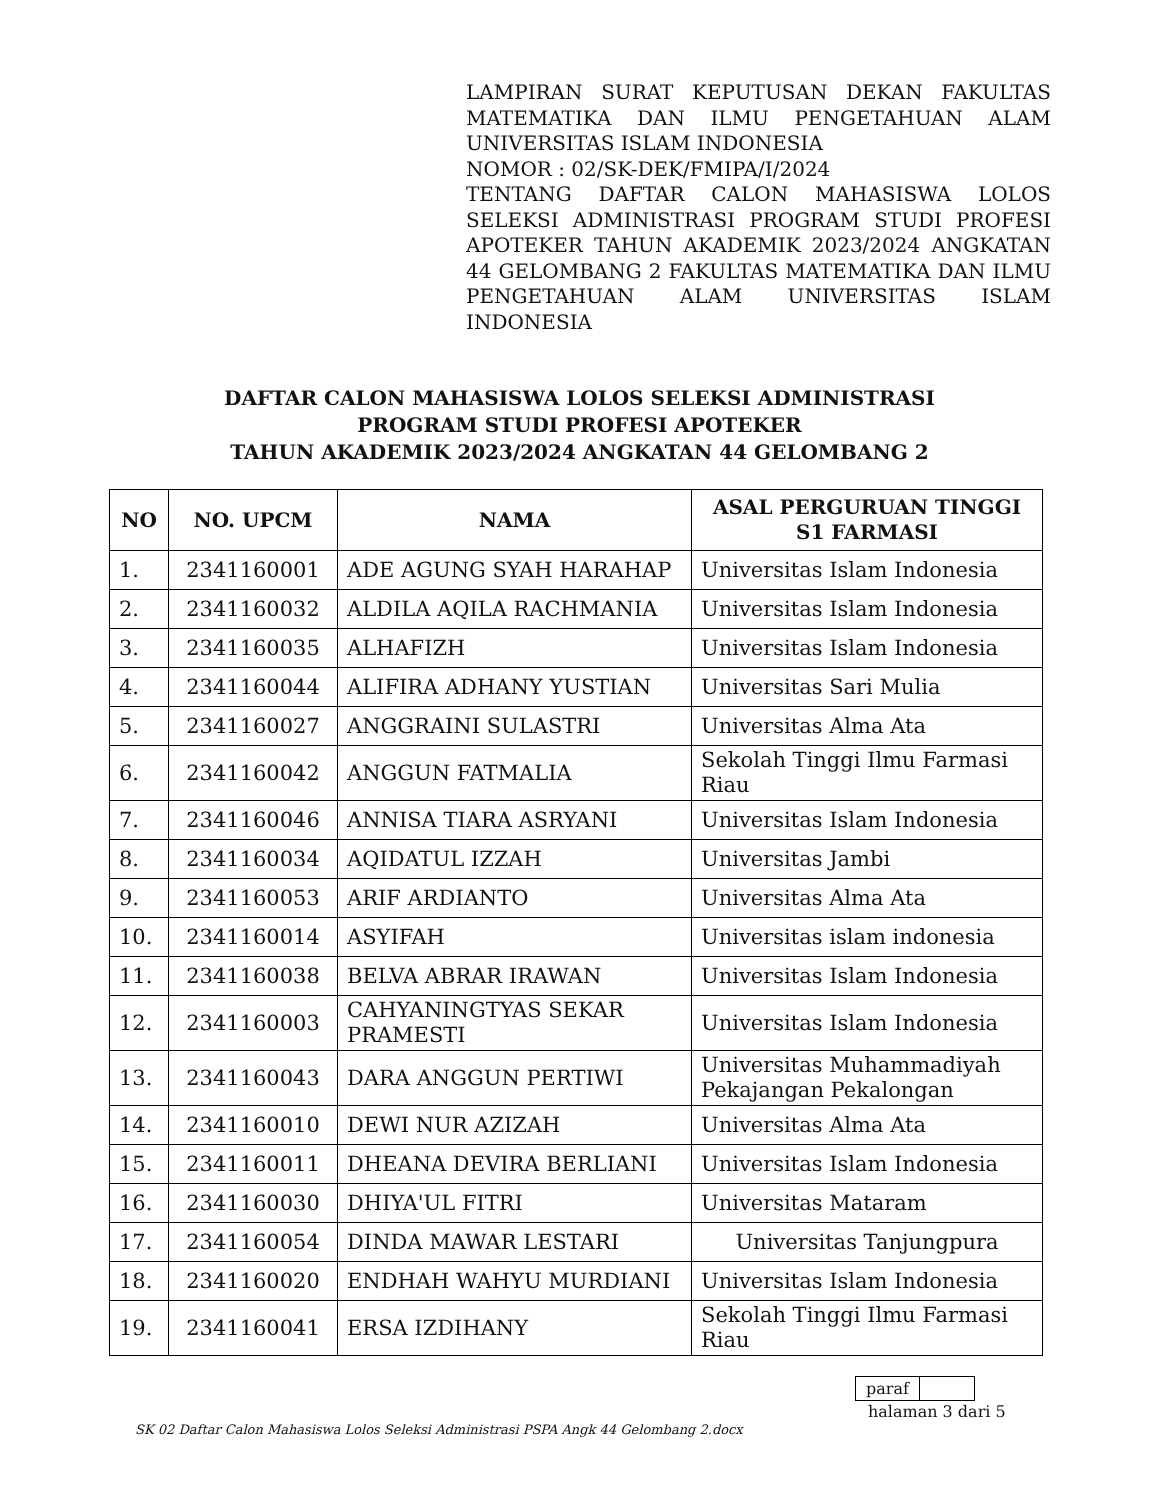LAMPIRAN SURAT KEPUTUSAN DEKAN FAKULTAS MATEMATIKA DAN ILMU PENGETAHUAN ALAM UNIVERSITAS ISLAM INDONESIA
NOMOR : 02/SK-DEK/FMIPA/I/2024
TENTANG DAFTAR CALON MAHASISWA LOLOS SELEKSI ADMINISTRASI PROGRAM STUDI PROFESI APOTEKER TAHUN AKADEMIK 2023/2024 ANGKATAN 44 GELOMBANG 2 FAKULTAS MATEMATIKA DAN ILMU PENGETAHUAN ALAM UNIVERSITAS ISLAM INDONESIA
DAFTAR CALON MAHASISWA LOLOS SELEKSI ADMINISTRASI
PROGRAM STUDI PROFESI APOTEKER
TAHUN AKADEMIK 2023/2024 ANGKATAN 44 GELOMBANG 2
| NO | NO. UPCM | NAMA | ASAL PERGURUAN TINGGI S1 FARMASI |
| --- | --- | --- | --- |
| 1. | 2341160001 | ADE AGUNG SYAH HARAHAP | Universitas Islam Indonesia |
| 2. | 2341160032 | ALDILA AQILA RACHMANIA | Universitas Islam Indonesia |
| 3. | 2341160035 | ALHAFIZH | Universitas Islam Indonesia |
| 4. | 2341160044 | ALIFIRA ADHANY YUSTIAN | Universitas Sari Mulia |
| 5. | 2341160027 | ANGGRAINI SULASTRI | Universitas Alma Ata |
| 6. | 2341160042 | ANGGUN FATMALIA | Sekolah Tinggi Ilmu Farmasi Riau |
| 7. | 2341160046 | ANNISA TIARA ASRYANI | Universitas Islam Indonesia |
| 8. | 2341160034 | AQIDATUL IZZAH | Universitas Jambi |
| 9. | 2341160053 | ARIF ARDIANTO | Universitas Alma Ata |
| 10. | 2341160014 | ASYIFAH | Universitas islam indonesia |
| 11. | 2341160038 | BELVA ABRAR IRAWAN | Universitas Islam Indonesia |
| 12. | 2341160003 | CAHYANINGTYAS SEKAR PRAMESTI | Universitas Islam Indonesia |
| 13. | 2341160043 | DARA ANGGUN PERTIWI | Universitas Muhammadiyah Pekajangan Pekalongan |
| 14. | 2341160010 | DEWI NUR AZIZAH | Universitas Alma Ata |
| 15. | 2341160011 | DHEANA DEVIRA BERLIANI | Universitas Islam Indonesia |
| 16. | 2341160030 | DHIYA'UL FITRI | Universitas Mataram |
| 17. | 2341160054 | DINDA MAWAR LESTARI | Universitas Tanjungpura |
| 18. | 2341160020 | ENDHAH WAHYU MURDIANI | Universitas Islam Indonesia |
| 19. | 2341160041 | ERSA IZDIHANY | Sekolah Tinggi Ilmu Farmasi Riau |
paraf
halaman 3 dari 5
SK 02 Daftar Calon Mahasiswa Lolos Seleksi Administrasi PSPA Angk 44 Gelombang 2.docx